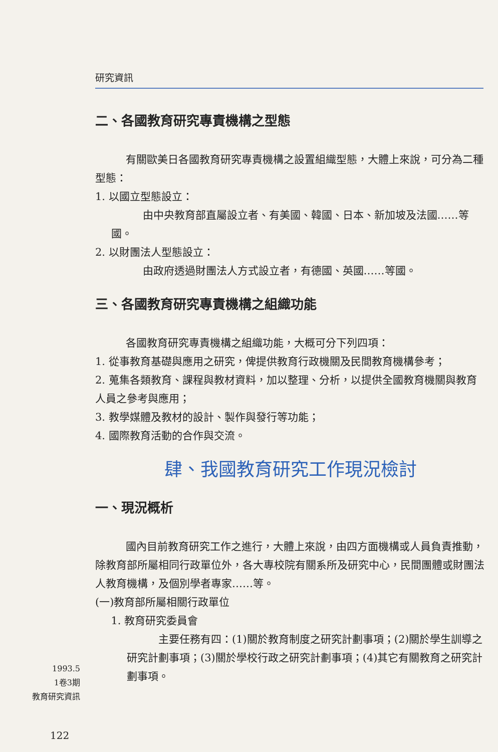研究資訊
二、各國教育研究專責機構之型態
有關歐美日各國教育研究專責機構之設置組織型態，大體上來說，可分為二種型態：
1. 以國立型態設立：
由中央教育部直屬設立者、有美國、韓國、日本、新加坡及法國……等國。
2. 以財團法人型態設立：
由政府透過財團法人方式設立者，有德國、英國……等國。
三、各國教育研究專責機構之組織功能
各國教育研究專責機構之組織功能，大概可分下列四項：
1. 從事教育基礎與應用之研究，俾提供教育行政機關及民間教育機構參考；
2. 蒐集各類教育、課程與教材資料，加以整理、分析，以提供全國教育機關與教育人員之參考與應用；
3. 教學媒體及教材的設計、製作與發行等功能；
4. 國際教育活動的合作與交流。
肆、我國教育研究工作現況檢討
一、現況概析
國內目前教育研究工作之進行，大體上來說，由四方面機構或人員負責推動，除教育部所屬相同行政單位外，各大專校院有關系所及研究中心，民間團體或財團法人教育機構，及個別學者專家……等。
(一)教育部所屬相關行政單位
1. 教育研究委員會
主要任務有四：(1)關於教育制度之研究計劃事項；(2)關於學生訓導之研究計劃事項；(3)關於學校行政之研究計劃事項；(4)其它有關教育之研究計劃事項。
1993.5
1卷3期
教育研究資訊
122